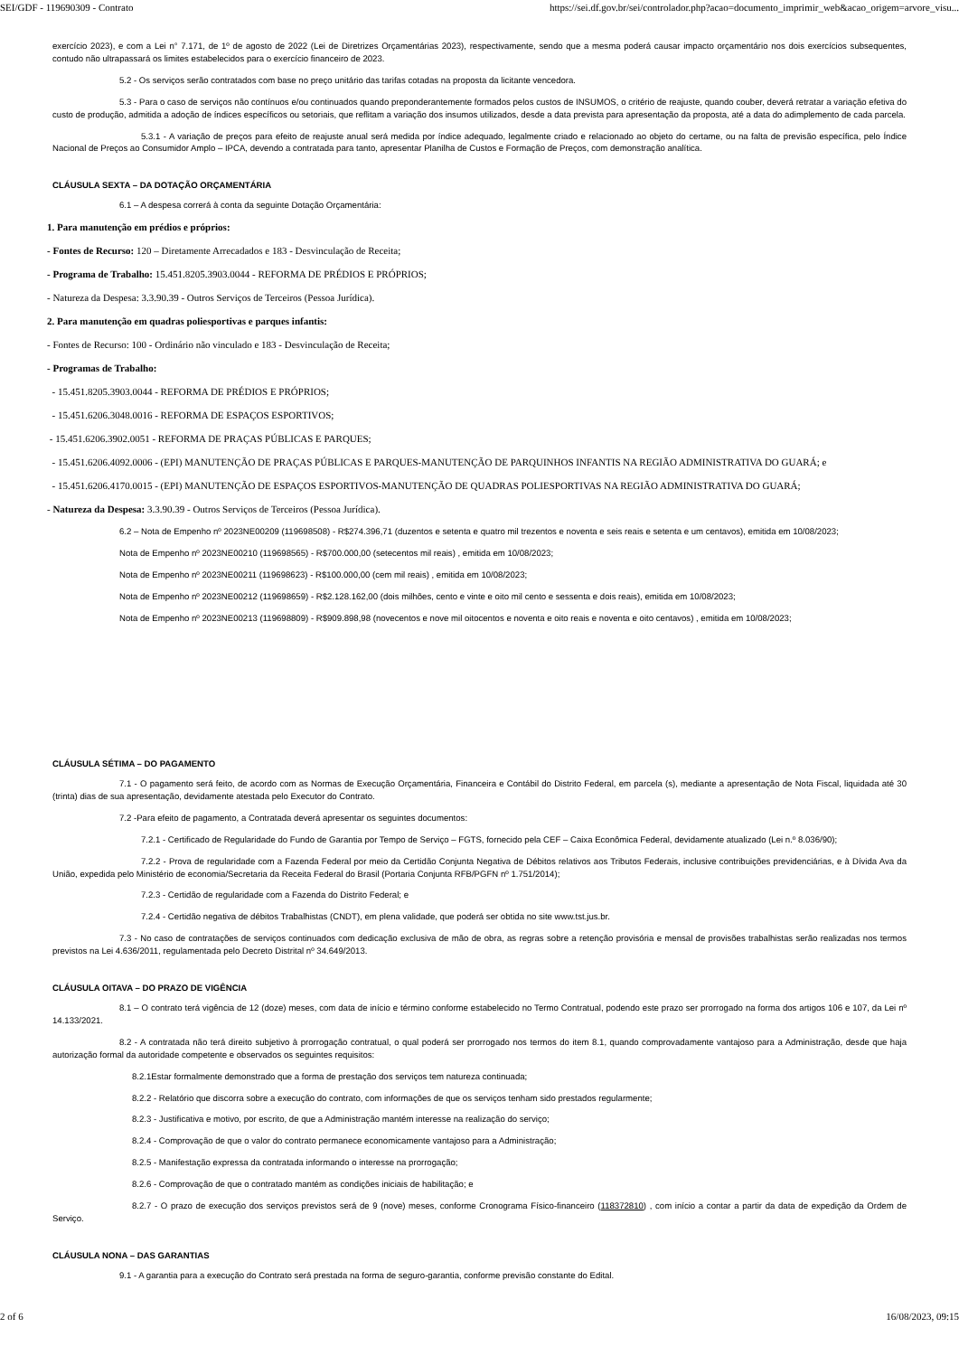SEI/GDF - 119690309 - Contrato https://sei.df.gov.br/sei/controlador.php?acao=documento_imprimir_web&acao_origem=arvore_visu...
exercício 2023), e com a Lei n° 7.171, de 1º de agosto de 2022 (Lei de Diretrizes Orçamentárias 2023), respectivamente, sendo que a mesma poderá causar impacto orçamentário nos dois exercícios subsequentes, contudo não ultrapassará os limites estabelecidos para o exercício financeiro de 2023.
5.2 - Os serviços serão contratados com base no preço unitário das tarifas cotadas na proposta da licitante vencedora.
5.3 - Para o caso de serviços não contínuos e/ou continuados quando preponderantemente formados pelos custos de INSUMOS, o critério de reajuste, quando couber, deverá retratar a variação efetiva do custo de produção, admitida a adoção de índices específicos ou setoriais, que reflitam a variação dos insumos utilizados, desde a data prevista para apresentação da proposta, até a data do adimplemento de cada parcela.
5.3.1 - A variação de preços para efeito de reajuste anual será medida por índice adequado, legalmente criado e relacionado ao objeto do certame, ou na falta de previsão específica, pelo Índice Nacional de Preços ao Consumidor Amplo – IPCA, devendo a contratada para tanto, apresentar Planilha de Custos e Formação de Preços, com demonstração analítica.
CLÁUSULA SEXTA – DA DOTAÇÃO ORÇAMENTÁRIA
6.1 – A despesa correrá à conta da seguinte Dotação Orçamentária:
1. Para manutenção em prédios e próprios:
- Fontes de Recurso: 120 – Diretamente Arrecadados e 183 - Desvinculação de Receita;
- Programa de Trabalho: 15.451.8205.3903.0044 - REFORMA DE PRÉDIOS E PRÓPRIOS;
- Natureza da Despesa: 3.3.90.39 - Outros Serviços de Terceiros (Pessoa Jurídica).
2. Para manutenção em quadras poliesportivas e parques infantis:
- Fontes de Recurso: 100 - Ordinário não vinculado e 183 - Desvinculação de Receita;
- Programas de Trabalho:
- 15.451.8205.3903.0044 - REFORMA DE PRÉDIOS E PRÓPRIOS;
- 15.451.6206.3048.0016 - REFORMA DE ESPAÇOS ESPORTIVOS;
- 15.451.6206.3902.0051 - REFORMA DE PRAÇAS PÚBLICAS E PARQUES;
- 15.451.6206.4092.0006 - (EPI) MANUTENÇÃO DE PRAÇAS PÚBLICAS E PARQUES-MANUTENÇÃO DE PARQUINHOS INFANTIS NA REGIÃO ADMINISTRATIVA DO GUARÁ; e
- 15.451.6206.4170.0015 - (EPI) MANUTENÇÃO DE ESPAÇOS ESPORTIVOS-MANUTENÇÃO DE QUADRAS POLIESPORTIVAS NA REGIÃO ADMINISTRATIVA DO GUARÁ;
- Natureza da Despesa: 3.3.90.39 - Outros Serviços de Terceiros (Pessoa Jurídica).
6.2 – Nota de Empenho nº 2023NE00209 (119698508) - R$274.396,71 (duzentos e setenta e quatro mil trezentos e noventa e seis reais e setenta e um centavos), emitida em 10/08/2023;
Nota de Empenho nº 2023NE00210 (119698565) - R$700.000,00 (setecentos mil reais) , emitida em 10/08/2023;
Nota de Empenho nº 2023NE00211 (119698623) - R$100.000,00 (cem mil reais) , emitida em 10/08/2023;
Nota de Empenho nº 2023NE00212 (119698659) - R$2.128.162,00 (dois milhões, cento e vinte e oito mil cento e sessenta e dois reais), emitida em 10/08/2023;
Nota de Empenho nº 2023NE00213 (119698809) - R$909.898,98 (novecentos e nove mil oitocentos e noventa e oito reais e noventa e oito centavos) , emitida em 10/08/2023;
CLÁUSULA SÉTIMA – DO PAGAMENTO
7.1 - O pagamento será feito, de acordo com as Normas de Execução Orçamentária, Financeira e Contábil do Distrito Federal, em parcela (s), mediante a apresentação de Nota Fiscal, liquidada até 30 (trinta) dias de sua apresentação, devidamente atestada pelo Executor do Contrato.
7.2 -Para efeito de pagamento, a Contratada deverá apresentar os seguintes documentos:
7.2.1 - Certificado de Regularidade do Fundo de Garantia por Tempo de Serviço – FGTS, fornecido pela CEF – Caixa Econômica Federal, devidamente atualizado (Lei n.º 8.036/90);
7.2.2 - Prova de regularidade com a Fazenda Federal por meio da Certidão Conjunta Negativa de Débitos relativos aos Tributos Federais, inclusive contribuições previdenciárias, e à Dívida Ava da União, expedida pelo Ministério de economia/Secretaria da Receita Federal do Brasil (Portaria Conjunta RFB/PGFN nº 1.751/2014);
7.2.3 - Certidão de regularidade com a Fazenda do Distrito Federal; e
7.2.4 - Certidão negativa de débitos Trabalhistas (CNDT), em plena validade, que poderá ser obtida no site www.tst.jus.br.
7.3 - No caso de contratações de serviços continuados com dedicação exclusiva de mão de obra, as regras sobre a retenção provisória e mensal de provisões trabalhistas serão realizadas nos termos previstos na Lei 4.636/2011, regulamentada pelo Decreto Distrital nº 34.649/2013.
CLÁUSULA OITAVA – DO PRAZO DE VIGÊNCIA
8.1 – O contrato terá vigência de 12 (doze) meses, com data de início e término conforme estabelecido no Termo Contratual, podendo este prazo ser prorrogado na forma dos artigos 106 e 107, da Lei nº 14.133/2021.
8.2 - A contratada não terá direito subjetivo à prorrogação contratual, o qual poderá ser prorrogado nos termos do item 8.1, quando comprovadamente vantajoso para a Administração, desde que haja autorização formal da autoridade competente e observados os seguintes requisitos:
8.2.1Estar formalmente demonstrado que a forma de prestação dos serviços tem natureza continuada;
8.2.2 - Relatório que discorra sobre a execução do contrato, com informações de que os serviços tenham sido prestados regularmente;
8.2.3 - Justificativa e motivo, por escrito, de que a Administração mantém interesse na realização do serviço;
8.2.4 - Comprovação de que o valor do contrato permanece economicamente vantajoso para a Administração;
8.2.5 - Manifestação expressa da contratada informando o interesse na prorrogação;
8.2.6 - Comprovação de que o contratado mantém as condições iniciais de habilitação; e
8.2.7 - O prazo de execução dos serviços previstos será de 9 (nove) meses, conforme Cronograma Físico-financeiro (118372810) , com início a contar a partir da data de expedição da Ordem de Serviço.
CLÁUSULA NONA – DAS GARANTIAS
9.1 - A garantia para a execução do Contrato será prestada na forma de seguro-garantia, conforme previsão constante do Edital.
2 of 6 16/08/2023, 09:15